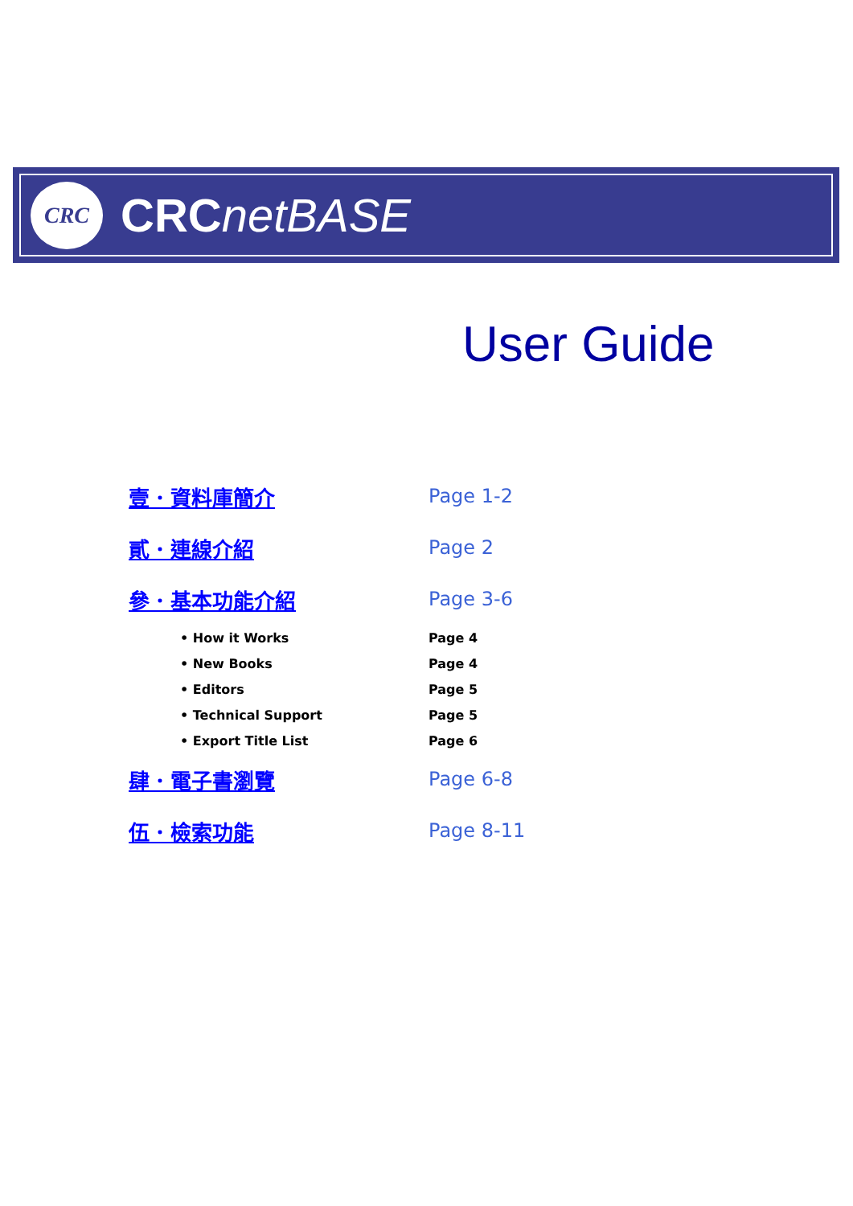CRC
CRCnetBASE
User Guide
壹．資料庫簡介 Page 1-2
貳．連線介紹 Page 2
參．基本功能介紹 Page 3-6
• How it Works Page 4
• New Books Page 4
• Editors Page 5
• Technical Support Page 5
• Export Title List Page 6
肆．電子書瀏覽 Page 6-8
伍．檢索功能 Page 8-11